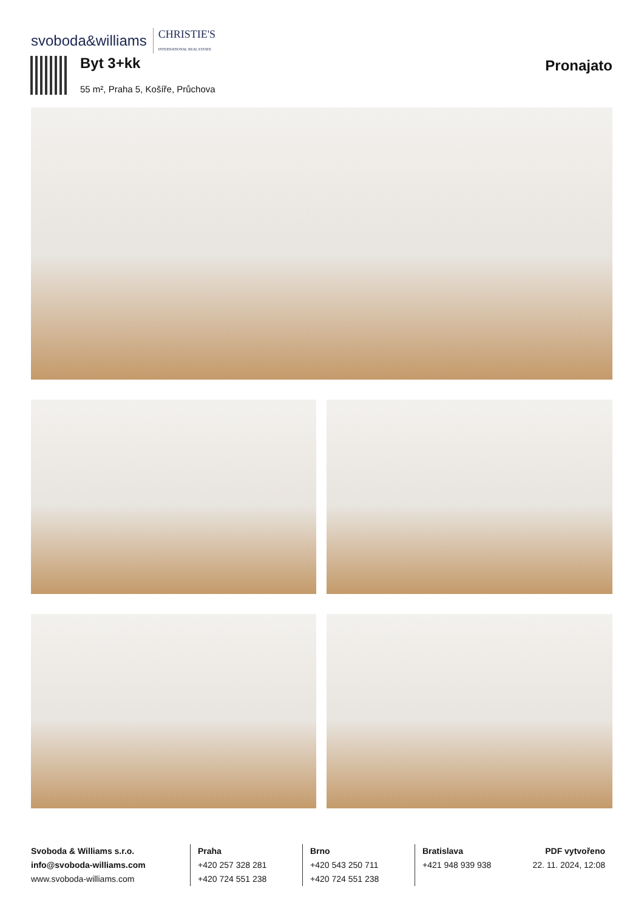svoboda&williams CHRISTIE'S
INTERNATIONAL REAL ESTATE
Byt 3+kk
55 m², Praha 5, Košíře, Průchova
Pronajato
Svoboda & Williams s.r.o.
info@svoboda-williams.com
www.svoboda-williams.com
Praha
+420 257 328 281
+420 724 551 238
Brno
+420 543 250 711
+420 724 551 238
Bratislava
+421 948 939 938
PDF vytvořeno
22. 11. 2024, 12:08